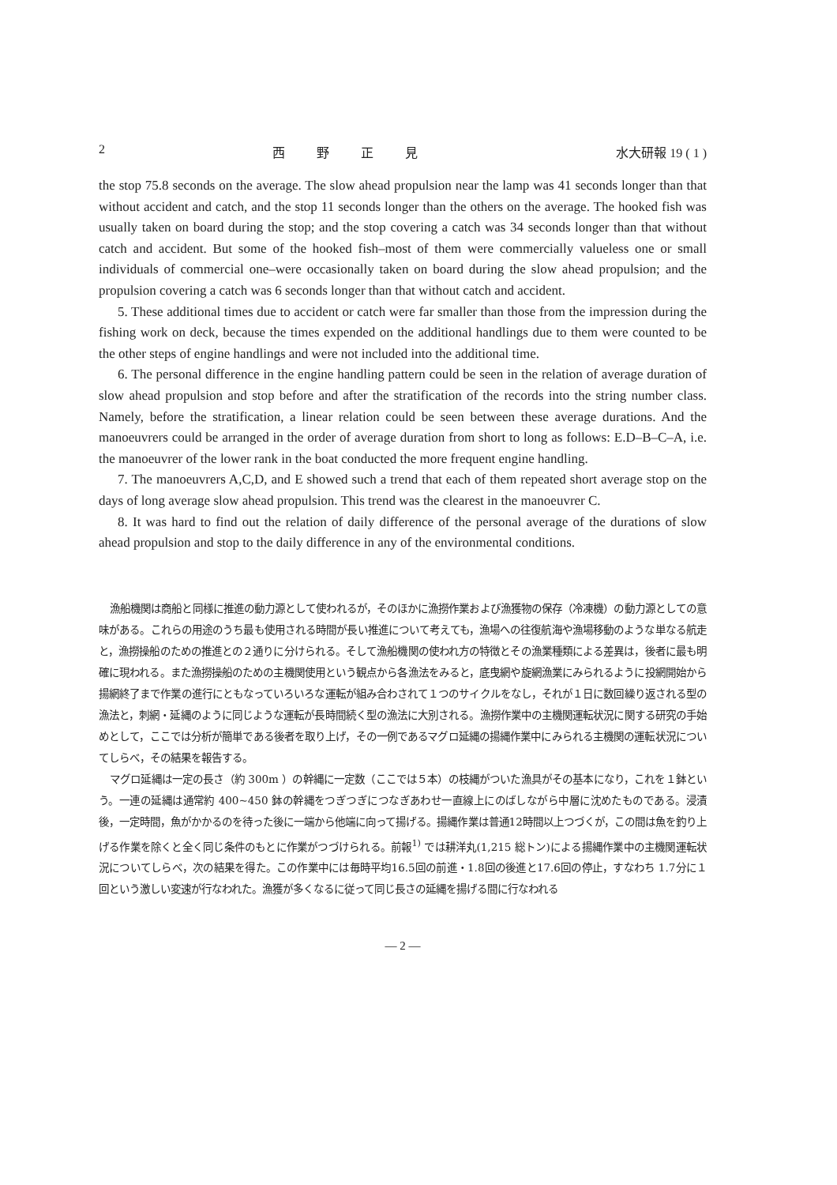2 西野正見 水大研報 19 ( 1 )
the stop 75.8 seconds on the average. The slow ahead propulsion near the lamp was 41 seconds longer than that without accident and catch, and the stop 11 seconds longer than the others on the average. The hooked fish was usually taken on board during the stop; and the stop covering a catch was 34 seconds longer than that without catch and accident. But some of the hooked fish–most of them were commercially valueless one or small individuals of commercial one–were occasionally taken on board during the slow ahead propulsion; and the propulsion covering a catch was 6 seconds longer than that without catch and accident.
5. These additional times due to accident or catch were far smaller than those from the impression during the fishing work on deck, because the times expended on the additional handlings due to them were counted to be the other steps of engine handlings and were not included into the additional time.
6. The personal difference in the engine handling pattern could be seen in the relation of average duration of slow ahead propulsion and stop before and after the stratification of the records into the string number class. Namely, before the stratification, a linear relation could be seen between these average durations. And the manoeuvrers could be arranged in the order of average duration from short to long as follows: E.D–B–C–A, i.e. the manoeuvrer of the lower rank in the boat conducted the more frequent engine handling.
7. The manoeuvrers A,C,D, and E showed such a trend that each of them repeated short average stop on the days of long average slow ahead propulsion. This trend was the clearest in the manoeuvrer C.
8. It was hard to find out the relation of daily difference of the personal average of the durations of slow ahead propulsion and stop to the daily difference in any of the environmental conditions.
漁船機関は商船と同様に推進の動力源として使われるが，そのほかに漁撈作業および漁獲物の保存（冷凍機）の動力源としての意味がある。これらの用途のうち最も使用される時間が長い推進について考えても，漁場への往復航海や漁場移動のような単なる航走と，漁撈操船のための推進との２通りに分けられる。そして漁船機関の使われ方の特徴とその漁業種類による差異は，後者に最も明確に現われる。また漁撈操船のための主機関使用という観点から各漁法をみると，底曳網や旋網漁業にみられるように投網開始から揚網終了まで作業の進行にともなっていろいろな運転が組み合わされて１つのサイクルをなし，それが１日に数回繰り返される型の漁法と，刺網・延縄のように同じような運転が長時間続く型の漁法に大別される。漁撈作業中の主機関運転状況に関する研究の手始めとして，ここでは分析が簡単である後者を取り上げ，その一例であるマグロ延縄の揚縄作業中にみられる主機関の運転状況についてしらべ，その結果を報告する。
マグロ延縄は一定の長さ（約 300m ）の幹縄に一定数（ここでは５本）の枝縄がついた漁具がその基本になり，これを１鉢という。一連の延縄は通常約 400~450 鉢の幹縄をつぎつぎにつなぎあわせ一直線上にのばしながら中層に沈めたものである。浸漬後，一定時間，魚がかかるのを待った後に一端から他端に向って揚げる。揚縄作業は普通12時間以上つづくが，この間は魚を釣り上げる作業を除くと全く同じ条件のもとに作業がつづけられる。前報<sup>1)</sup> では耕洋丸(1,215 総トン)による揚縄作業中の主機関運転状況についてしらべ，次の結果を得た。この作業中には毎時平均16.5回の前進・1.8回の後進と17.6回の停止，すなわち 1.7分に１回という激しい変速が行なわれた。漁獲が多くなるに従って同じ長さの延縄を揚げる間に行なわれる
— 2 —